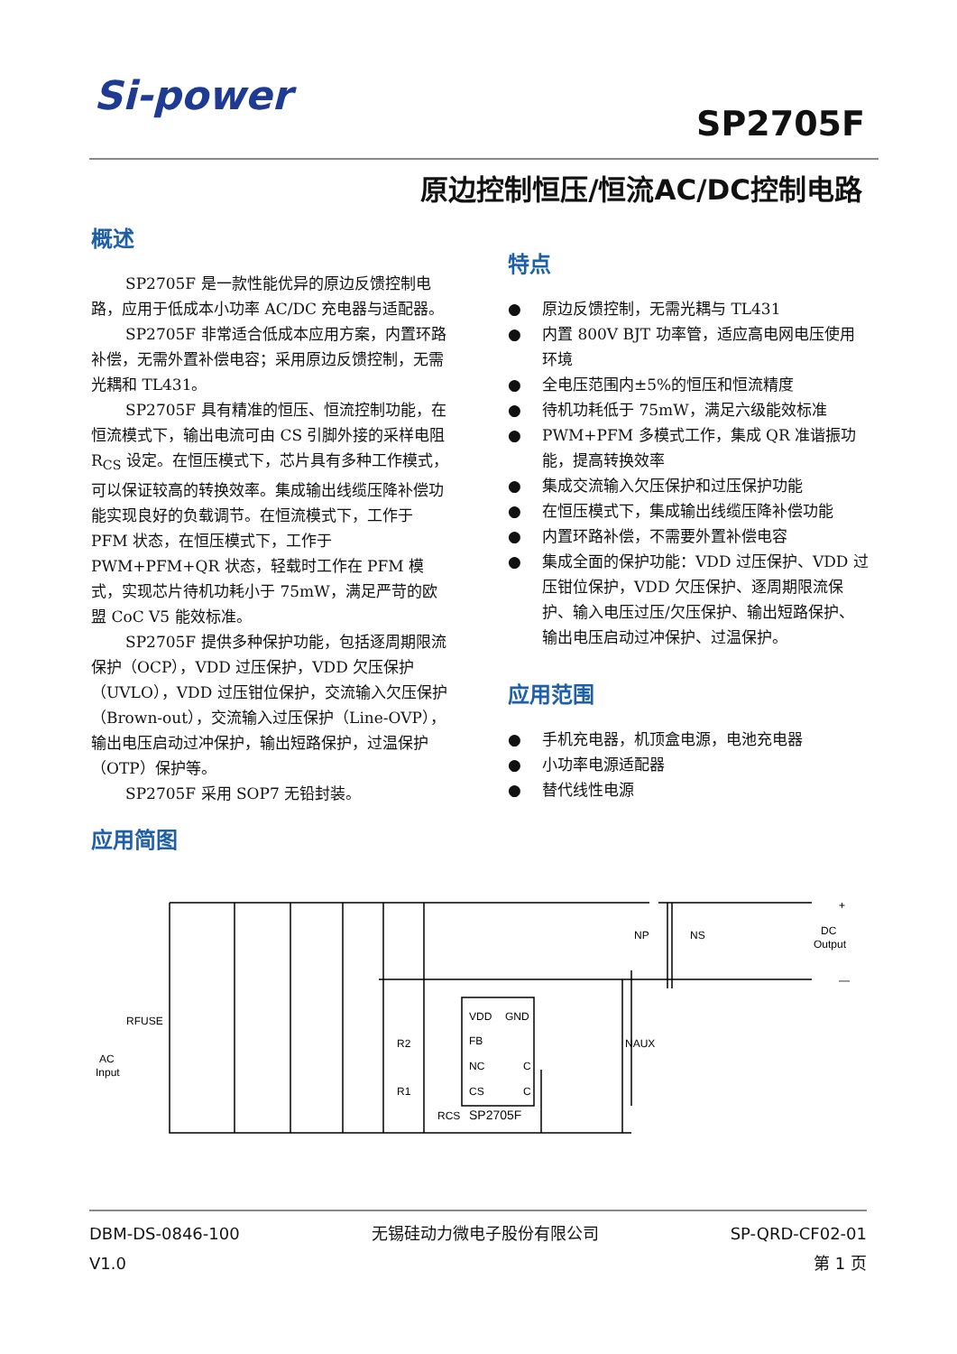Si-power
SP2705F
原边控制恒压/恒流AC/DC控制电路
概述
SP2705F 是一款性能优异的原边反馈控制电路，应用于低成本小功率 AC/DC 充电器与适配器。
SP2705F 非常适合低成本应用方案，内置环路补偿，无需外置补偿电容；采用原边反馈控制，无需光耦和 TL431。
SP2705F 具有精准的恒压、恒流控制功能，在恒流模式下，输出电流可由 CS 引脚外接的采样电阻 R<sub>CS</sub> 设定。在恒压模式下，芯片具有多种工作模式，可以保证较高的转换效率。集成输出线缆压降补偿功能实现良好的负载调节。在恒流模式下，工作于 PFM 状态，在恒压模式下，工作于 PWM+PFM+QR 状态，轻载时工作在 PFM 模式，实现芯片待机功耗小于 75mW，满足严苛的欧盟 CoC V5 能效标准。
SP2705F 提供多种保护功能，包括逐周期限流保护（OCP），VDD 过压保护，VDD 欠压保护（UVLO），VDD 过压钳位保护，交流输入欠压保护（Brown-out），交流输入过压保护（Line-OVP），输出电压启动过冲保护，输出短路保护，过温保护（OTP）保护等。
SP2705F 采用 SOP7 无铅封装。
应用简图
特点
● 原边反馈控制，无需光耦与 TL431
● 内置 800V BJT 功率管，适应高电网电压使用环境
● 全电压范围内±5%的恒压和恒流精度
● 待机功耗低于 75mW，满足六级能效标准
● PWM+PFM 多模式工作，集成 QR 准谐振功能，提高转换效率
● 集成交流输入欠压保护和过压保护功能
● 在恒压模式下，集成输出线缆压降补偿功能
● 内置环路补偿，不需要外置补偿电容
● 集成全面的保护功能：VDD 过压保护、VDD 过压钳位保护，VDD 欠压保护、逐周期限流保护、输入电压过压/欠压保护、输出短路保护、输出电压启动过冲保护、过温保护。
应用范围
● 手机充电器，机顶盒电源，电池充电器
● 小功率电源适配器
● 替代线性电源
RFUSE
AC
Input
NP
NS
NAUX
DC
Output
+
—
VDD
GND
FB
NC
C
CS
C
R2
R1
RCS
SP2705F
DBM-DS-0846-100
V1.0
无锡硅动力微电子股份有限公司 SP-QRD-CF02-01
第 1 页